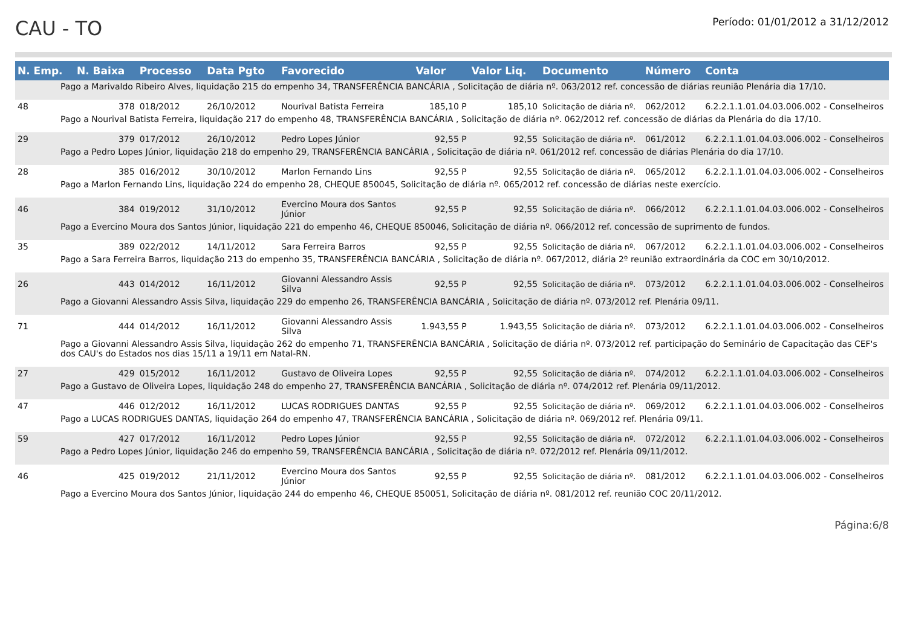CAU - TO
Período: 01/01/2012 a 31/12/2012
| N. Emp. | N. Baixa | Processo | Data Pgto | Favorecido | Valor | Valor Liq. | Documento | Número | Conta |
| --- | --- | --- | --- | --- | --- | --- | --- | --- | --- |
| Pago a Marivaldo Ribeiro Alves, liquidação 215 do empenho 34, TRANSFERÊNCIA BANCÁRIA , Solicitação de diária nº. 063/2012 ref. concessão de diárias reunião Plenária dia 17/10. | | | | | | | | | |
| 48 | 378 | 018/2012 | 26/10/2012 | Nourival Batista Ferreira | 185,10 P | 185,10 | Solicitação de diária nº. | 062/2012 | 6.2.2.1.1.01.04.03.006.002 - Conselheiros |
| Pago a Nourival Batista Ferreira, liquidação 217 do empenho 48, TRANSFERÊNCIA BANCÁRIA , Solicitação de diária nº. 062/2012 ref. concessão de diárias da Plenária do dia 17/10. | | | | | | | | | |
| 29 | 379 | 017/2012 | 26/10/2012 | Pedro Lopes Júnior | 92,55 P | 92,55 | Solicitação de diária nº. | 061/2012 | 6.2.2.1.1.01.04.03.006.002 - Conselheiros |
| Pago a Pedro Lopes Júnior, liquidação 218 do empenho 29, TRANSFERÊNCIA BANCÁRIA , Solicitação de diária nº. 061/2012 ref. concessão de diárias Plenária do dia 17/10. | | | | | | | | | |
| 28 | 385 | 016/2012 | 30/10/2012 | Marlon Fernando Lins | 92,55 P | 92,55 | Solicitação de diária nº. | 065/2012 | 6.2.2.1.1.01.04.03.006.002 - Conselheiros |
| Pago a Marlon Fernando Lins, liquidação 224 do empenho 28, CHEQUE 850045, Solicitação de diária nº. 065/2012 ref. concessão de diárias neste exercício. | | | | | | | | | |
| 46 | 384 | 019/2012 | 31/10/2012 | Evercino Moura dos Santos Júnior | 92,55 P | 92,55 | Solicitação de diária nº. | 066/2012 | 6.2.2.1.1.01.04.03.006.002 - Conselheiros |
| Pago a Evercino Moura dos Santos Júnior, liquidação 221 do empenho 46, CHEQUE 850046, Solicitação de diária nº. 066/2012 ref. concessão de suprimento de fundos. | | | | | | | | | |
| 35 | 389 | 022/2012 | 14/11/2012 | Sara Ferreira Barros | 92,55 P | 92,55 | Solicitação de diária nº. | 067/2012 | 6.2.2.1.1.01.04.03.006.002 - Conselheiros |
| Pago a Sara Ferreira Barros, liquidação 213 do empenho 35, TRANSFERÊNCIA BANCÁRIA , Solicitação de diária nº. 067/2012, diária 2º reunião extraordinária da COC em 30/10/2012. | | | | | | | | | |
| 26 | 443 | 014/2012 | 16/11/2012 | Giovanni Alessandro Assis Silva | 92,55 P | 92,55 | Solicitação de diária nº. | 073/2012 | 6.2.2.1.1.01.04.03.006.002 - Conselheiros |
| Pago a Giovanni Alessandro Assis Silva, liquidação 229 do empenho 26, TRANSFERÊNCIA BANCÁRIA , Solicitação de diária nº. 073/2012 ref. Plenária 09/11. | | | | | | | | | |
| 71 | 444 | 014/2012 | 16/11/2012 | Giovanni Alessandro Assis Silva | 1.943,55 P | 1.943,55 | Solicitação de diária nº. | 073/2012 | 6.2.2.1.1.01.04.03.006.002 - Conselheiros |
| Pago a Giovanni Alessandro Assis Silva, liquidação 262 do empenho 71, TRANSFERÊNCIA BANCÁRIA , Solicitação de diária nº. 073/2012 ref. participação do Seminário de Capacitação das CEF's dos CAU's do Estados nos dias 15/11 a 19/11 em Natal-RN. | | | | | | | | | |
| 27 | 429 | 015/2012 | 16/11/2012 | Gustavo de Oliveira Lopes | 92,55 P | 92,55 | Solicitação de diária nº. | 074/2012 | 6.2.2.1.1.01.04.03.006.002 - Conselheiros |
| Pago a Gustavo de Oliveira Lopes, liquidação 248 do empenho 27, TRANSFERÊNCIA BANCÁRIA , Solicitação de diária nº. 074/2012 ref. Plenária 09/11/2012. | | | | | | | | | |
| 47 | 446 | 012/2012 | 16/11/2012 | LUCAS RODRIGUES DANTAS | 92,55 P | 92,55 | Solicitação de diária nº. | 069/2012 | 6.2.2.1.1.01.04.03.006.002 - Conselheiros |
| Pago a LUCAS RODRIGUES DANTAS, liquidação 264 do empenho 47, TRANSFERÊNCIA BANCÁRIA , Solicitação de diária nº. 069/2012 ref. Plenária 09/11. | | | | | | | | | |
| 59 | 427 | 017/2012 | 16/11/2012 | Pedro Lopes Júnior | 92,55 P | 92,55 | Solicitação de diária nº. | 072/2012 | 6.2.2.1.1.01.04.03.006.002 - Conselheiros |
| Pago a Pedro Lopes Júnior, liquidação 246 do empenho 59, TRANSFERÊNCIA BANCÁRIA , Solicitação de diária nº. 072/2012 ref. Plenária 09/11/2012. | | | | | | | | | |
| 46 | 425 | 019/2012 | 21/11/2012 | Evercino Moura dos Santos Júnior | 92,55 P | 92,55 | Solicitação de diária nº. | 081/2012 | 6.2.2.1.1.01.04.03.006.002 - Conselheiros |
| Pago a Evercino Moura dos Santos Júnior, liquidação 244 do empenho 46, CHEQUE 850051, Solicitação de diária nº. 081/2012 ref. reunião COC 20/11/2012. | | | | | | | | | |
Página:6/8